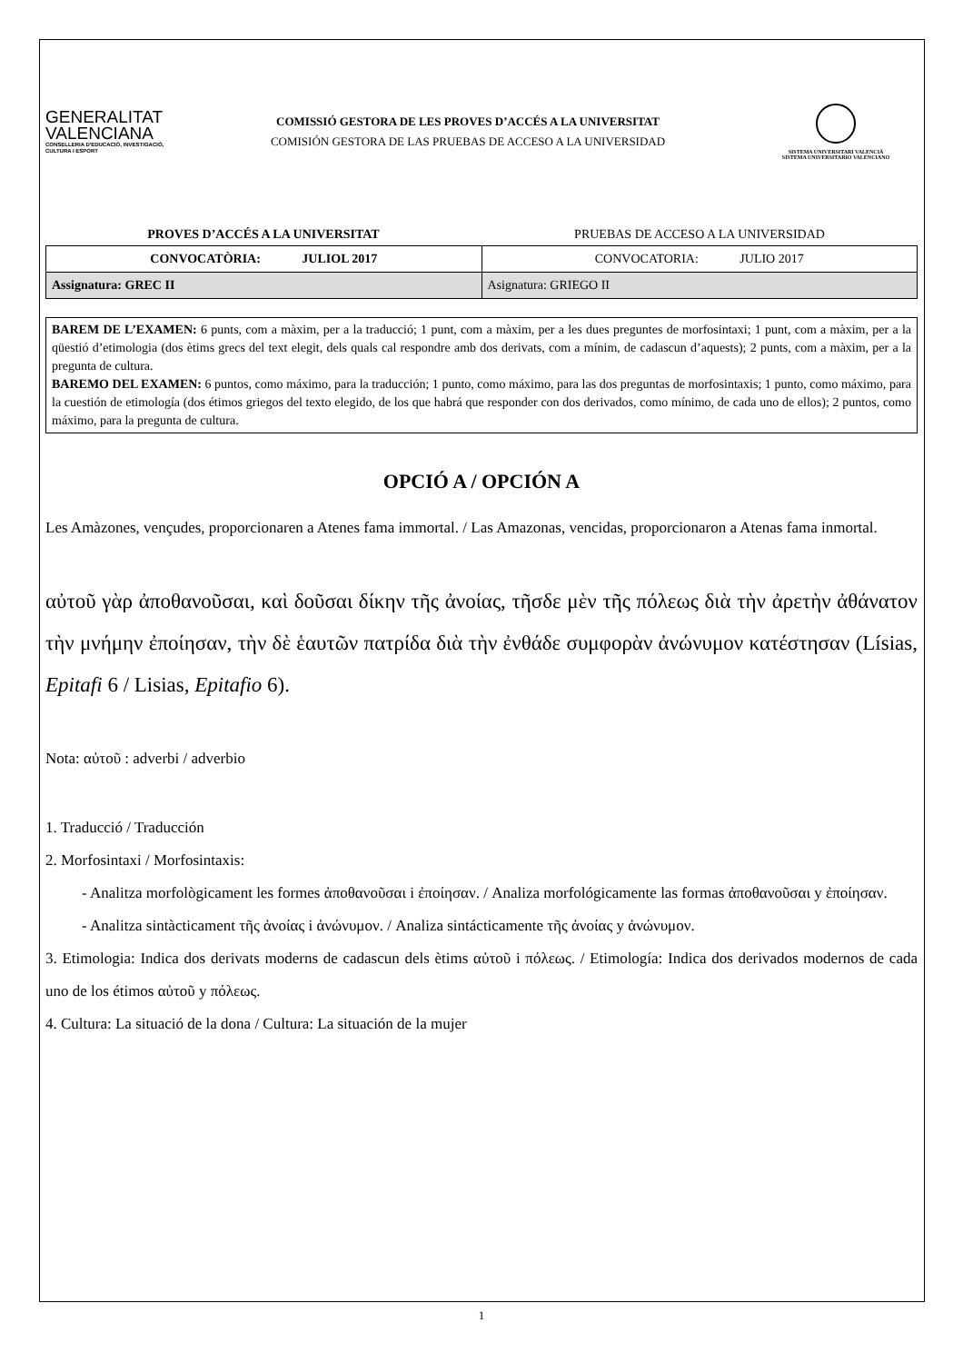GENERALITAT VALENCIANA
CONSELLERIA D'EDUCACIÓ, INVESTIGACIÓ, CULTURA I ESPORT
COMISSIÓ GESTORA DE LES PROVES D’ACCÉS A LA UNIVERSITAT
COMISIÓN GESTORA DE LAS PRUEBAS DE ACCESO A LA UNIVERSIDAD
SISTEMA UNIVERSITARI VALENCIÀ
SISTEMA UNIVERSITARIO VALENCIANO
PROVES D’ACCÉS A LA UNIVERSITAT
PRUEBAS DE ACCESO A LA UNIVERSIDAD
| CONVOCATÒRIA: JULIOL 2017 | CONVOCATORIA: JULIO 2017 |
| Assignatura: GREC II | Asignatura: GRIEGO II |
BAREM DE L’EXAMEN: 6 punts, com a màxim, per a la traducció; 1 punt, com a màxim, per a les dues preguntes de morfosintaxi; 1 punt, com a màxim, per a la qüestió d’etimologia (dos ètims grecs del text elegit, dels quals cal respondre amb dos derivats, com a mínim, de cadascun d’aquests); 2 punts, com a màxim, per a la pregunta de cultura.
BAREMO DEL EXAMEN: 6 puntos, como máximo, para la traducción; 1 punto, como máximo, para las dos preguntas de morfosintaxis; 1 punto, como máximo, para la cuestión de etimología (dos étimos griegos del texto elegido, de los que habrá que responder con dos derivados, como mínimo, de cada uno de ellos); 2 puntos, como máximo, para la pregunta de cultura.
OPCIÓ A / OPCIÓN A
Les Amàzones, vençudes, proporcionaren a Atenes fama immortal. / Las Amazonas, vencidas, proporcionaron a Atenas fama inmortal.
αὐτοῦ γὰρ ἀποθανοῦσαι, καὶ δοῦσαι δίκην τῆς ἀνοίας, τῆσδε μὲν τῆς πόλεως διὰ τὴν ἀρετὴν ἀθάνατον τὴν μνήμην ἐποίησαν, τὴν δὲ ἑαυτῶν πατρίδα διὰ τὴν ἐνθάδε συμφορὰν ἀνώνυμον κατέστησαν (Lísias, Epitafi 6 / Lisias, Epitafio 6).
Nota: αὐτοῦ : adverbi / adverbio
1. Traducció / Traducción
2. Morfosintaxi / Morfosintaxis:
- Analitza morfològicament les formes ἀποθανοῦσαι i ἐποίησαν. / Analiza morfológicamente las formas ἀποθανοῦσαι y ἐποίησαν.
- Analitza sintàcticament τῆς ἀνοίας i ἀνώνυμον. / Analiza sintácticamente τῆς ἀνοίας y ἀνώνυμον.
3. Etimologia: Indica dos derivats moderns de cadascun dels ètims αὐτοῦ i πόλεως. / Etimología: Indica dos derivados modernos de cada uno de los étimos αὐτοῦ y πόλεως.
4. Cultura: La situació de la dona / Cultura: La situación de la mujer
1